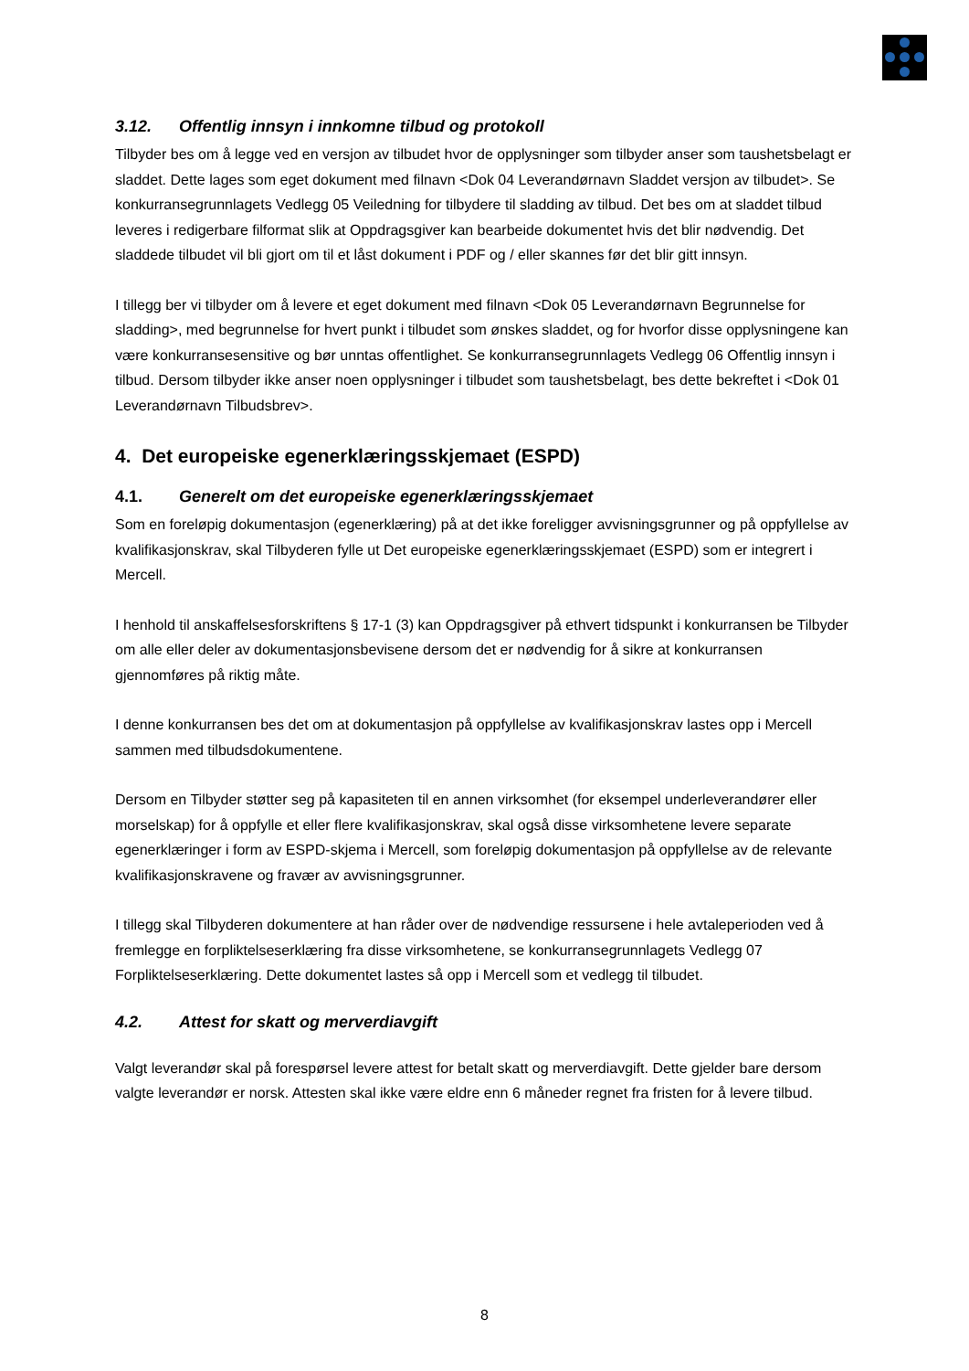3.12. Offentlig innsyn i innkomne tilbud og protokoll
Tilbyder bes om å legge ved en versjon av tilbudet hvor de opplysninger som tilbyder anser som taushetsbelagt er sladdet. Dette lages som eget dokument med filnavn <Dok 04 Leverandørnavn Sladdet versjon av tilbudet>. Se konkurransegrunnlagets Vedlegg 05 Veiledning for tilbydere til sladding av tilbud. Det bes om at sladdet tilbud leveres i redigerbare filformat slik at Oppdragsgiver kan bearbeide dokumentet hvis det blir nødvendig. Det sladdede tilbudet vil bli gjort om til et låst dokument i PDF og / eller skannes før det blir gitt innsyn.
I tillegg ber vi tilbyder om å levere et eget dokument med filnavn <Dok 05 Leverandørnavn Begrunnelse for sladding>, med begrunnelse for hvert punkt i tilbudet som ønskes sladdet, og for hvorfor disse opplysningene kan være konkurransesensitive og bør unntas offentlighet. Se konkurransegrunnlagets Vedlegg 06 Offentlig innsyn i tilbud. Dersom tilbyder ikke anser noen opplysninger i tilbudet som taushetsbelagt, bes dette bekreftet i <Dok 01 Leverandørnavn Tilbudsbrev>.
4. Det europeiske egenerklæringsskjemaet (ESPD)
4.1. Generelt om det europeiske egenerklæringsskjemaet
Som en foreløpig dokumentasjon (egenerklæring) på at det ikke foreligger avvisningsgrunner og på oppfyllelse av kvalifikasjonskrav, skal Tilbyderen fylle ut Det europeiske egenerklæringsskjemaet (ESPD) som er integrert i Mercell.
I henhold til anskaffelsesforskriftens § 17-1 (3) kan Oppdragsgiver på ethvert tidspunkt i konkurransen be Tilbyder om alle eller deler av dokumentasjonsbevisene dersom det er nødvendig for å sikre at konkurransen gjennomføres på riktig måte.
I denne konkurransen bes det om at dokumentasjon på oppfyllelse av kvalifikasjonskrav lastes opp i Mercell sammen med tilbudsdokumentene.
Dersom en Tilbyder støtter seg på kapasiteten til en annen virksomhet (for eksempel underleverandører eller morselskap) for å oppfylle et eller flere kvalifikasjonskrav, skal også disse virksomhetene levere separate egenerklæringer i form av ESPD-skjema i Mercell, som foreløpig dokumentasjon på oppfyllelse av de relevante kvalifikasjonskravene og fravær av avvisningsgrunner.
I tillegg skal Tilbyderen dokumentere at han råder over de nødvendige ressursene i hele avtaleperioden ved å fremlegge en forpliktelseserklæring fra disse virksomhetene, se konkurransegrunnlagets Vedlegg 07 Forpliktelseserklæring. Dette dokumentet lastes så opp i Mercell som et vedlegg til tilbudet.
4.2. Attest for skatt og merverdiavgift
Valgt leverandør skal på forespørsel levere attest for betalt skatt og merverdiavgift. Dette gjelder bare dersom valgte leverandør er norsk. Attesten skal ikke være eldre enn 6 måneder regnet fra fristen for å levere tilbud.
8